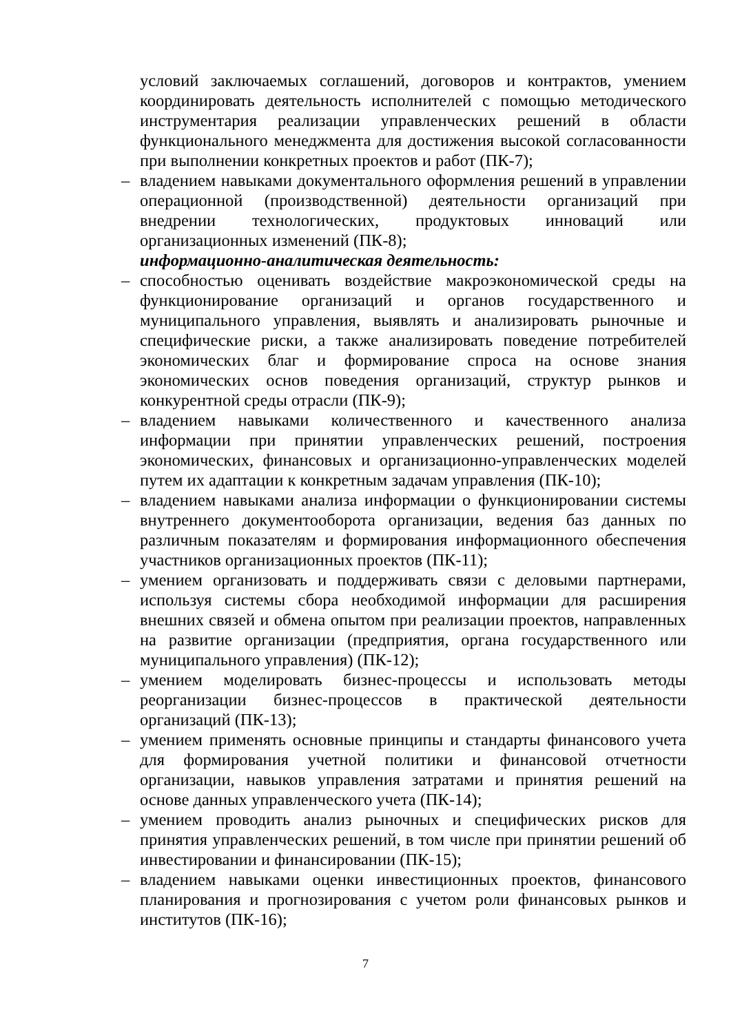условий заключаемых соглашений, договоров и контрактов, умением координировать деятельность исполнителей с помощью методического инструментария реализации управленческих решений в области функционального менеджмента для достижения высокой согласованности при выполнении конкретных проектов и работ (ПК-7);
– владением навыками документального оформления решений в управлении операционной (производственной) деятельности организаций при внедрении технологических, продуктовых инноваций или организационных изменений (ПК-8);
информационно-аналитическая деятельность:
– способностью оценивать воздействие макроэкономической среды на функционирование организаций и органов государственного и муниципального управления, выявлять и анализировать рыночные и специфические риски, а также анализировать поведение потребителей экономических благ и формирование спроса на основе знания экономических основ поведения организаций, структур рынков и конкурентной среды отрасли (ПК-9);
– владением навыками количественного и качественного анализа информации при принятии управленческих решений, построения экономических, финансовых и организационно-управленческих моделей путем их адаптации к конкретным задачам управления (ПК-10);
– владением навыками анализа информации о функционировании системы внутреннего документооборота организации, ведения баз данных по различным показателям и формирования информационного обеспечения участников организационных проектов (ПК-11);
– умением организовать и поддерживать связи с деловыми партнерами, используя системы сбора необходимой информации для расширения внешних связей и обмена опытом при реализации проектов, направленных на развитие организации (предприятия, органа государственного или муниципального управления) (ПК-12);
– умением моделировать бизнес-процессы и использовать методы реорганизации бизнес-процессов в практической деятельности организаций (ПК-13);
– умением применять основные принципы и стандарты финансового учета для формирования учетной политики и финансовой отчетности организации, навыков управления затратами и принятия решений на основе данных управленческого учета (ПК-14);
– умением проводить анализ рыночных и специфических рисков для принятия управленческих решений, в том числе при принятии решений об инвестировании и финансировании (ПК-15);
– владением навыками оценки инвестиционных проектов, финансового планирования и прогнозирования с учетом роли финансовых рынков и институтов (ПК-16);
7